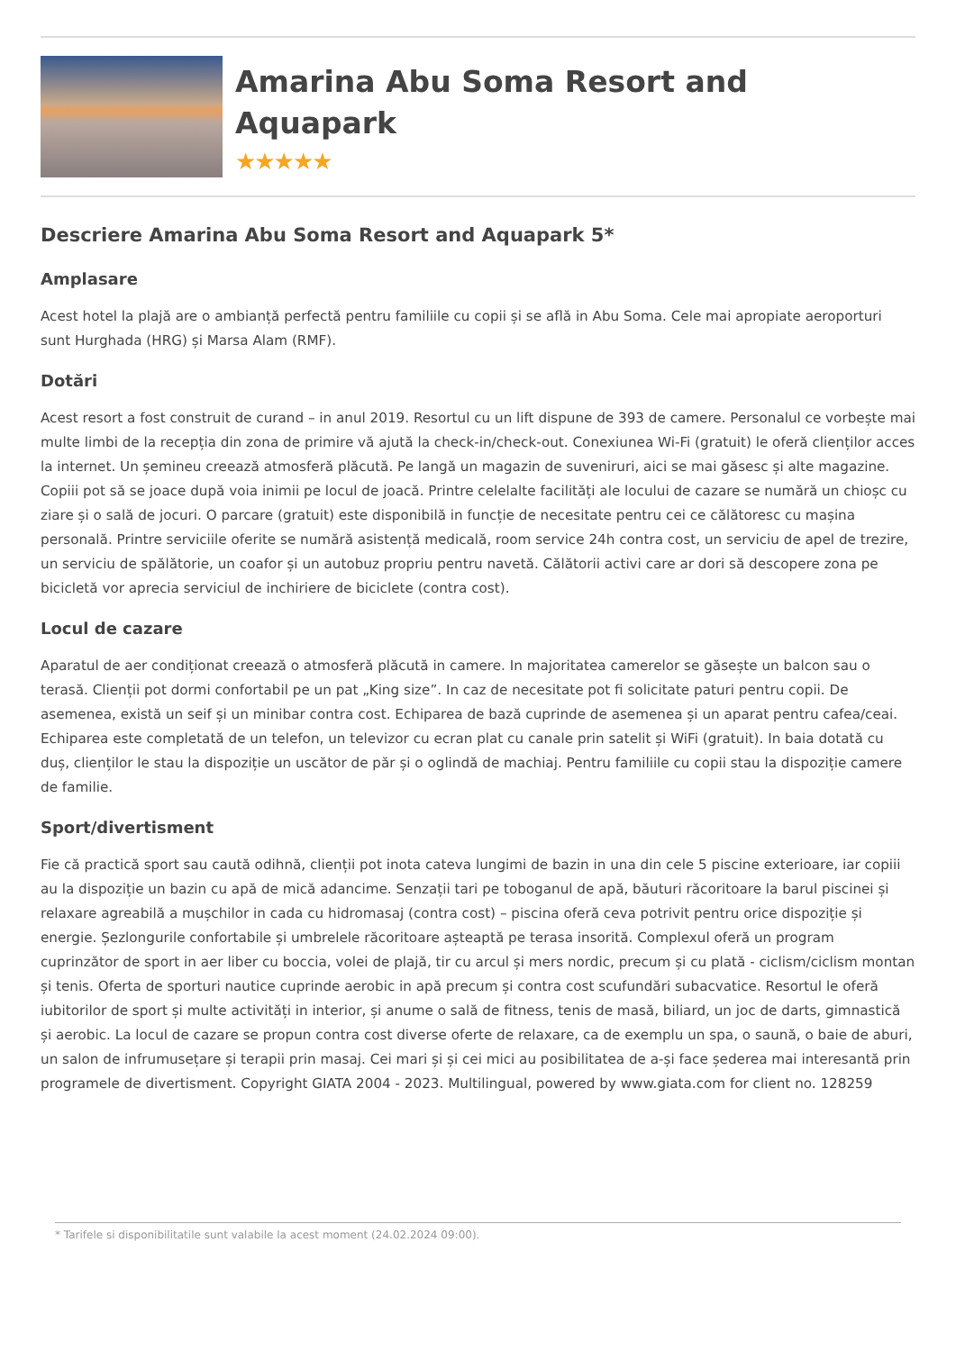Amarina Abu Soma Resort and Aquapark
★★★★★
Descriere Amarina Abu Soma Resort and Aquapark 5*
Amplasare
Acest hotel la plajă are o ambianță perfectă pentru familiile cu copii și se află in Abu Soma. Cele mai apropiate aeroporturi sunt Hurghada (HRG) și Marsa Alam (RMF).
Dotări
Acest resort a fost construit de curand – in anul 2019. Resortul cu un lift dispune de 393 de camere. Personalul ce vorbește mai multe limbi de la recepția din zona de primire vă ajută la check-in/check-out. Conexiunea Wi-Fi (gratuit) le oferă clienților acces la internet. Un șemineu creează atmosferă plăcută. Pe langă un magazin de suveniruri, aici se mai găsesc și alte magazine. Copiii pot să se joace după voia inimii pe locul de joacă. Printre celelalte facilități ale locului de cazare se numără un chioșc cu ziare și o sală de jocuri. O parcare (gratuit) este disponibilă in funcție de necesitate pentru cei ce călătoresc cu mașina personală. Printre serviciile oferite se numără asistență medicală, room service 24h contra cost, un serviciu de apel de trezire, un serviciu de spălătorie, un coafor și un autobuz propriu pentru navetă. Călătorii activi care ar dori să descopere zona pe bicicletă vor aprecia serviciul de inchiriere de biciclete (contra cost).
Locul de cazare
Aparatul de aer condiționat creează o atmosferă plăcută in camere. In majoritatea camerelor se găsește un balcon sau o terasă. Clienții pot dormi confortabil pe un pat „King size”. In caz de necesitate pot fi solicitate paturi pentru copii. De asemenea, există un seif și un minibar contra cost. Echiparea de bază cuprinde de asemenea și un aparat pentru cafea/ceai. Echiparea este completată de un telefon, un televizor cu ecran plat cu canale prin satelit și WiFi (gratuit). In baia dotată cu duș, clienților le stau la dispoziție un uscător de păr și o oglindă de machiaj. Pentru familiile cu copii stau la dispoziție camere de familie.
Sport/divertisment
Fie că practică sport sau caută odihnă, clienții pot inota cateva lungimi de bazin in una din cele 5 piscine exterioare, iar copiii au la dispoziție un bazin cu apă de mică adancime. Senzații tari pe toboganul de apă, băuturi răcoritoare la barul piscinei și relaxare agreabilă a mușchilor in cada cu hidromasaj (contra cost) – piscina oferă ceva potrivit pentru orice dispoziție și energie. Șezlongurile confortabile și umbrelele răcoritoare așteaptă pe terasa insorită. Complexul oferă un program cuprinzător de sport in aer liber cu boccia, volei de plajă, tir cu arcul și mers nordic, precum și cu plată - ciclism/ciclism montan și tenis. Oferta de sporturi nautice cuprinde aerobic in apă precum și contra cost scufundări subacvatice. Resortul le oferă iubitorilor de sport și multe activități in interior, și anume o sală de fitness, tenis de masă, biliard, un joc de darts, gimnastică și aerobic. La locul de cazare se propun contra cost diverse oferte de relaxare, ca de exemplu un spa, o saună, o baie de aburi, un salon de infrumusețare și terapii prin masaj. Cei mari și și cei mici au posibilitatea de a-și face șederea mai interesantă prin programele de divertisment. Copyright GIATA 2004 - 2023. Multilingual, powered by www.giata.com for client no. 128259
* Tarifele si disponibilitatile sunt valabile la acest moment (24.02.2024 09:00).